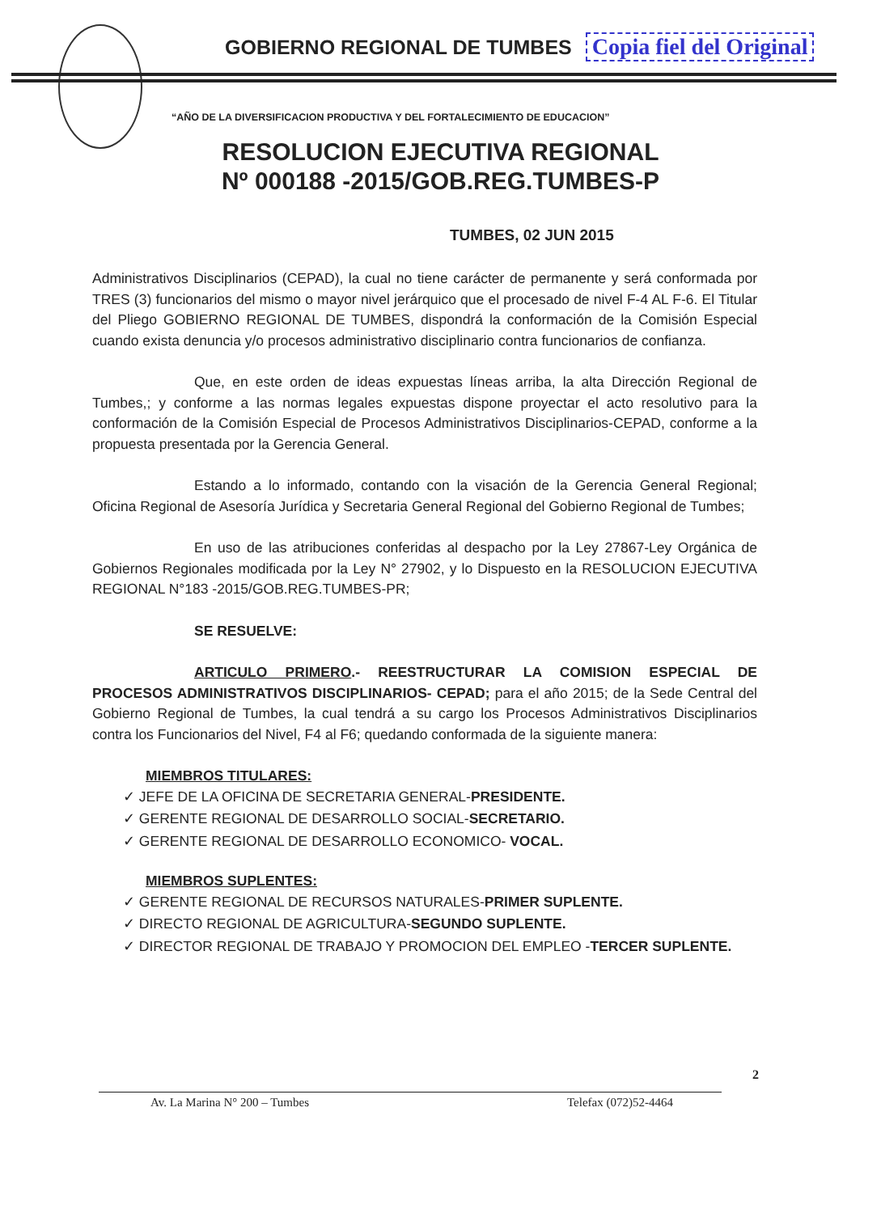GOBIERNO REGIONAL DE TUMBES Copia fiel del Original
“AÑO DE LA DIVERSIFICACION PRODUCTIVA Y DEL FORTALECIMIENTO DE EDUCACION”
RESOLUCION EJECUTIVA REGIONAL
Nº 000188 -2015/GOB.REG.TUMBES-P
TUMBES, 02 JUN 2015
Administrativos Disciplinarios (CEPAD), la cual no tiene carácter de permanente y será conformada por TRES (3) funcionarios del mismo o mayor nivel jerárquico que el procesado de nivel F-4 AL F-6. El Titular del Pliego GOBIERNO REGIONAL DE TUMBES, dispondrá la conformación de la Comisión Especial cuando exista denuncia y/o procesos administrativo disciplinario contra funcionarios de confianza.
Que, en este orden de ideas expuestas líneas arriba, la alta Dirección Regional de Tumbes,; y conforme a las normas legales expuestas dispone proyectar el acto resolutivo para la conformación de la Comisión Especial de Procesos Administrativos Disciplinarios-CEPAD, conforme a la propuesta presentada por la Gerencia General.
Estando a lo informado, contando con la visación de la Gerencia General Regional; Oficina Regional de Asesoría Jurídica y Secretaria General Regional del Gobierno Regional de Tumbes;
En uso de las atribuciones conferidas al despacho por la Ley 27867-Ley Orgánica de Gobiernos Regionales modificada por la Ley N° 27902, y lo Dispuesto en la RESOLUCION EJECUTIVA REGIONAL N°183 -2015/GOB.REG.TUMBES-PR;
SE RESUELVE:
ARTICULO PRIMERO.- REESTRUCTURAR LA COMISION ESPECIAL DE PROCESOS ADMINISTRATIVOS DISCIPLINARIOS- CEPAD; para el año 2015; de la Sede Central del Gobierno Regional de Tumbes, la cual tendrá a su cargo los Procesos Administrativos Disciplinarios contra los Funcionarios del Nivel, F4 al F6; quedando conformada de la siguiente manera:
MIEMBROS TITULARES:
✓ JEFE DE LA OFICINA DE SECRETARIA GENERAL-PRESIDENTE.
✓ GERENTE REGIONAL DE DESARROLLO SOCIAL-SECRETARIO.
✓ GERENTE REGIONAL DE DESARROLLO ECONOMICO- VOCAL.
MIEMBROS SUPLENTES:
✓ GERENTE REGIONAL DE RECURSOS NATURALES-PRIMER SUPLENTE.
✓ DIRECTO REGIONAL DE AGRICULTURA-SEGUNDO SUPLENTE.
✓ DIRECTOR REGIONAL DE TRABAJO Y PROMOCION DEL EMPLEO -TERCER SUPLENTE.
2
Av. La Marina N° 200 – Tumbes Telefax (072)52-4464